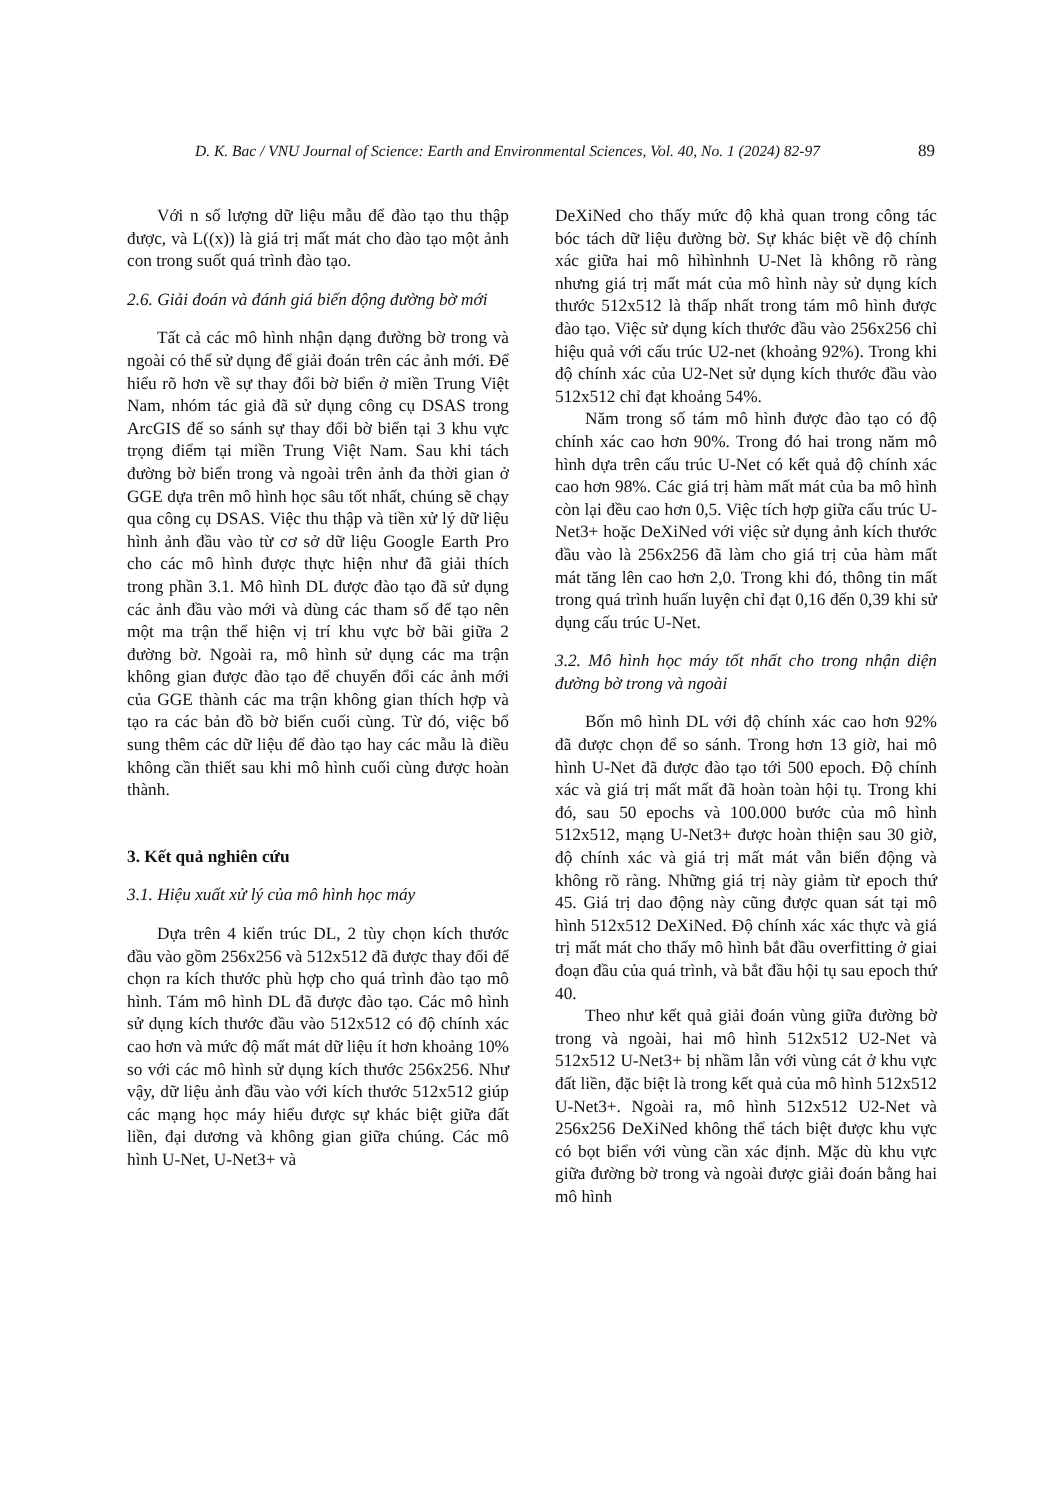D. K. Bac / VNU Journal of Science: Earth and Environmental Sciences, Vol. 40, No. 1 (2024) 82-97 89
Với n số lượng dữ liệu mẫu để đào tạo thu thập được, và L((x)) là giá trị mất mát cho đào tạo một ảnh con trong suốt quá trình đào tạo.
2.6. Giải đoán và đánh giá biến động đường bờ mới
Tất cả các mô hình nhận dạng đường bờ trong và ngoài có thể sử dụng để giải đoán trên các ảnh mới. Để hiểu rõ hơn về sự thay đổi bờ biển ở miền Trung Việt Nam, nhóm tác giả đã sử dụng công cụ DSAS trong ArcGIS để so sánh sự thay đổi bờ biển tại 3 khu vực trọng điểm tại miền Trung Việt Nam. Sau khi tách đường bờ biển trong và ngoài trên ảnh đa thời gian ở GGE dựa trên mô hình học sâu tốt nhất, chúng sẽ chạy qua công cụ DSAS. Việc thu thập và tiền xử lý dữ liệu hình ảnh đầu vào từ cơ sở dữ liệu Google Earth Pro cho các mô hình được thực hiện như đã giải thích trong phần 3.1. Mô hình DL được đào tạo đã sử dụng các ảnh đầu vào mới và dùng các tham số để tạo nên một ma trận thể hiện vị trí khu vực bờ bãi giữa 2 đường bờ. Ngoài ra, mô hình sử dụng các ma trận không gian được đào tạo để chuyển đổi các ảnh mới của GGE thành các ma trận không gian thích hợp và tạo ra các bản đồ bờ biển cuối cùng. Từ đó, việc bổ sung thêm các dữ liệu để đào tạo hay các mẫu là điều không cần thiết sau khi mô hình cuối cùng được hoàn thành.
3. Kết quả nghiên cứu
3.1. Hiệu xuất xử lý của mô hình học máy
Dựa trên 4 kiến trúc DL, 2 tùy chọn kích thước đầu vào gồm 256x256 và 512x512 đã được thay đổi để chọn ra kích thước phù hợp cho quá trình đào tạo mô hình. Tám mô hình DL đã được đào tạo. Các mô hình sử dụng kích thước đầu vào 512x512 có độ chính xác cao hơn và mức độ mất mát dữ liệu ít hơn khoảng 10% so với các mô hình sử dụng kích thước 256x256. Như vậy, dữ liệu ảnh đầu vào với kích thước 512x512 giúp các mạng học máy hiểu được sự khác biệt giữa đất liền, đại dương và không gian giữa chúng. Các mô hình U-Net, U-Net3+ và
DeXiNed cho thấy mức độ khả quan trong công tác bóc tách dữ liệu đường bờ. Sự khác biệt về độ chính xác giữa hai mô hìhìnhnh U-Net là không rõ ràng nhưng giá trị mất mát của mô hình này sử dụng kích thước 512x512 là thấp nhất trong tám mô hình được đào tạo. Việc sử dụng kích thước đầu vào 256x256 chỉ hiệu quả với cấu trúc U2-net (khoảng 92%). Trong khi độ chính xác của U2-Net sử dụng kích thước đầu vào 512x512 chỉ đạt khoảng 54%.
Năm trong số tám mô hình được đào tạo có độ chính xác cao hơn 90%. Trong đó hai trong năm mô hình dựa trên cấu trúc U-Net có kết quả độ chính xác cao hơn 98%. Các giá trị hàm mất mát của ba mô hình còn lại đều cao hơn 0,5. Việc tích hợp giữa cấu trúc U-Net3+ hoặc DeXiNed với việc sử dụng ảnh kích thước đầu vào là 256x256 đã làm cho giá trị của hàm mất mát tăng lên cao hơn 2,0. Trong khi đó, thông tin mất trong quá trình huấn luyện chỉ đạt 0,16 đến 0,39 khi sử dụng cấu trúc U-Net.
3.2. Mô hình học máy tốt nhất cho trong nhận diện đường bờ trong và ngoài
Bốn mô hình DL với độ chính xác cao hơn 92% đã được chọn để so sánh. Trong hơn 13 giờ, hai mô hình U-Net đã được đào tạo tới 500 epoch. Độ chính xác và giá trị mất mất đã hoàn toàn hội tụ. Trong khi đó, sau 50 epochs và 100.000 bước của mô hình 512x512, mạng U-Net3+ được hoàn thiện sau 30 giờ, độ chính xác và giá trị mất mát vẫn biến động và không rõ ràng. Những giá trị này giảm từ epoch thứ 45. Giá trị dao động này cũng được quan sát tại mô hình 512x512 DeXiNed. Độ chính xác xác thực và giá trị mất mát cho thấy mô hình bắt đầu overfitting ở giai đoạn đầu của quá trình, và bắt đầu hội tụ sau epoch thứ 40.
Theo như kết quả giải đoán vùng giữa đường bờ trong và ngoài, hai mô hình 512x512 U2-Net và 512x512 U-Net3+ bị nhầm lẫn với vùng cát ở khu vực đất liền, đặc biệt là trong kết quả của mô hình 512x512 U-Net3+. Ngoài ra, mô hình 512x512 U2-Net và 256x256 DeXiNed không thể tách biệt được khu vực có bọt biển với vùng cần xác định. Mặc dù khu vực giữa đường bờ trong và ngoài được giải đoán bằng hai mô hình